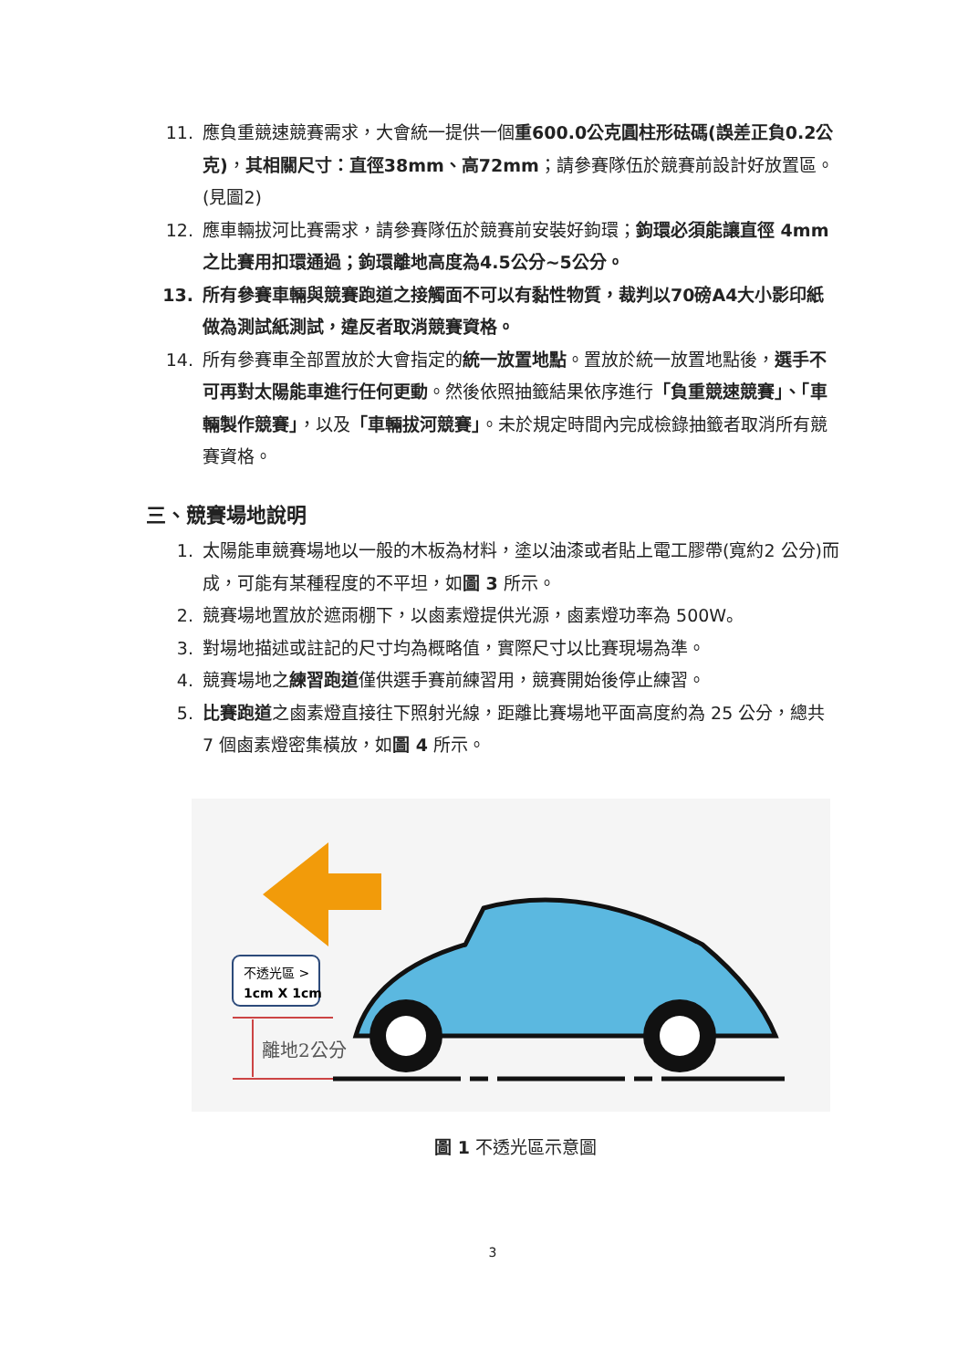11. 應負重競速競賽需求，大會統一提供一個重600.0公克圓柱形砝碼(誤差正負0.2公克)，其相關尺寸：直徑38mm、高72mm；請參賽隊伍於競賽前設計好放置區。(見圖2)
12. 應車輛拔河比賽需求，請參賽隊伍於競賽前安裝好鉤環；鉤環必須能讓直徑 4mm之比賽用扣環通過；鉤環離地高度為4.5公分~5公分。
13. 所有參賽車輛與競賽跑道之接觸面不可以有黏性物質，裁判以70磅A4大小影印紙做為測試紙測試，違反者取消競賽資格。
14. 所有參賽車全部置放於大會指定的統一放置地點。置放於統一放置地點後，選手不可再對太陽能車進行任何更動。然後依照抽籤結果依序進行「負重競速競賽」、「車輛製作競賽」，以及「車輛拔河競賽」。未於規定時間內完成檢錄抽籤者取消所有競賽資格。
三、競賽場地說明
1. 太陽能車競賽場地以一般的木板為材料，塗以油漆或者貼上電工膠帶(寬約2 公分)而成，可能有某種程度的不平坦，如圖 3 所示。
2. 競賽場地置放於遮雨棚下，以鹵素燈提供光源，鹵素燈功率為 500W。
3. 對場地描述或註記的尺寸均為概略值，實際尺寸以比賽現場為準。
4. 競賽場地之練習跑道僅供選手賽前練習用，競賽開始後停止練習。
5. 比賽跑道之鹵素燈直接往下照射光線，距離比賽場地平面高度約為 25 公分，總共 7 個鹵素燈密集橫放，如圖 4 所示。
不透光區 >
1cm X 1cm
離地2公分
圖 1 不透光區示意圖
3